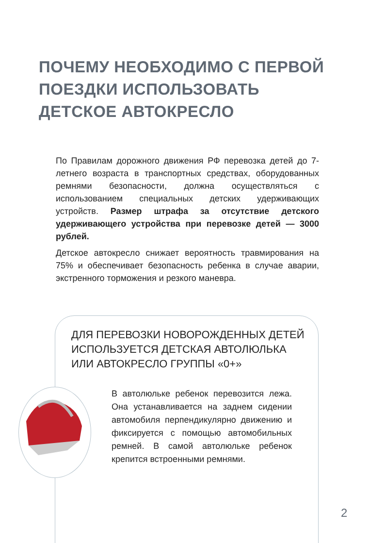ПОЧЕМУ НЕОБХОДИМО С ПЕРВОЙ ПОЕЗДКИ ИСПОЛЬЗОВАТЬ ДЕТСКОЕ АВТОКРЕСЛО
По Правилам дорожного движения РФ перевозка детей до 7-летнего возраста в транспортных средствах, оборудованных ремнями безопасности, должна осуществляться с использованием специальных детских удерживающих устройств. Размер штрафа за отсутствие детского удерживающего устройства при перевозке детей — 3000 рублей.
Детское автокресло снижает вероятность травмирования на 75% и обеспечивает безопасность ребенка в случае аварии, экстренного торможения и резкого маневра.
ДЛЯ ПЕРЕВОЗКИ НОВОРОЖДЕННЫХ ДЕТЕЙ
ИСПОЛЬЗУЕТСЯ ДЕТСКАЯ АВТОЛЮЛЬКА
ИЛИ АВТОКРЕСЛО ГРУППЫ «0+»
В автолюльке ребенок перевозится лежа. Она устанавливается на заднем сидении автомобиля перпендикулярно движению и фиксируется с помощью автомобильных ремней. В самой автолюльке ребенок крепится встроенными ремнями.
2